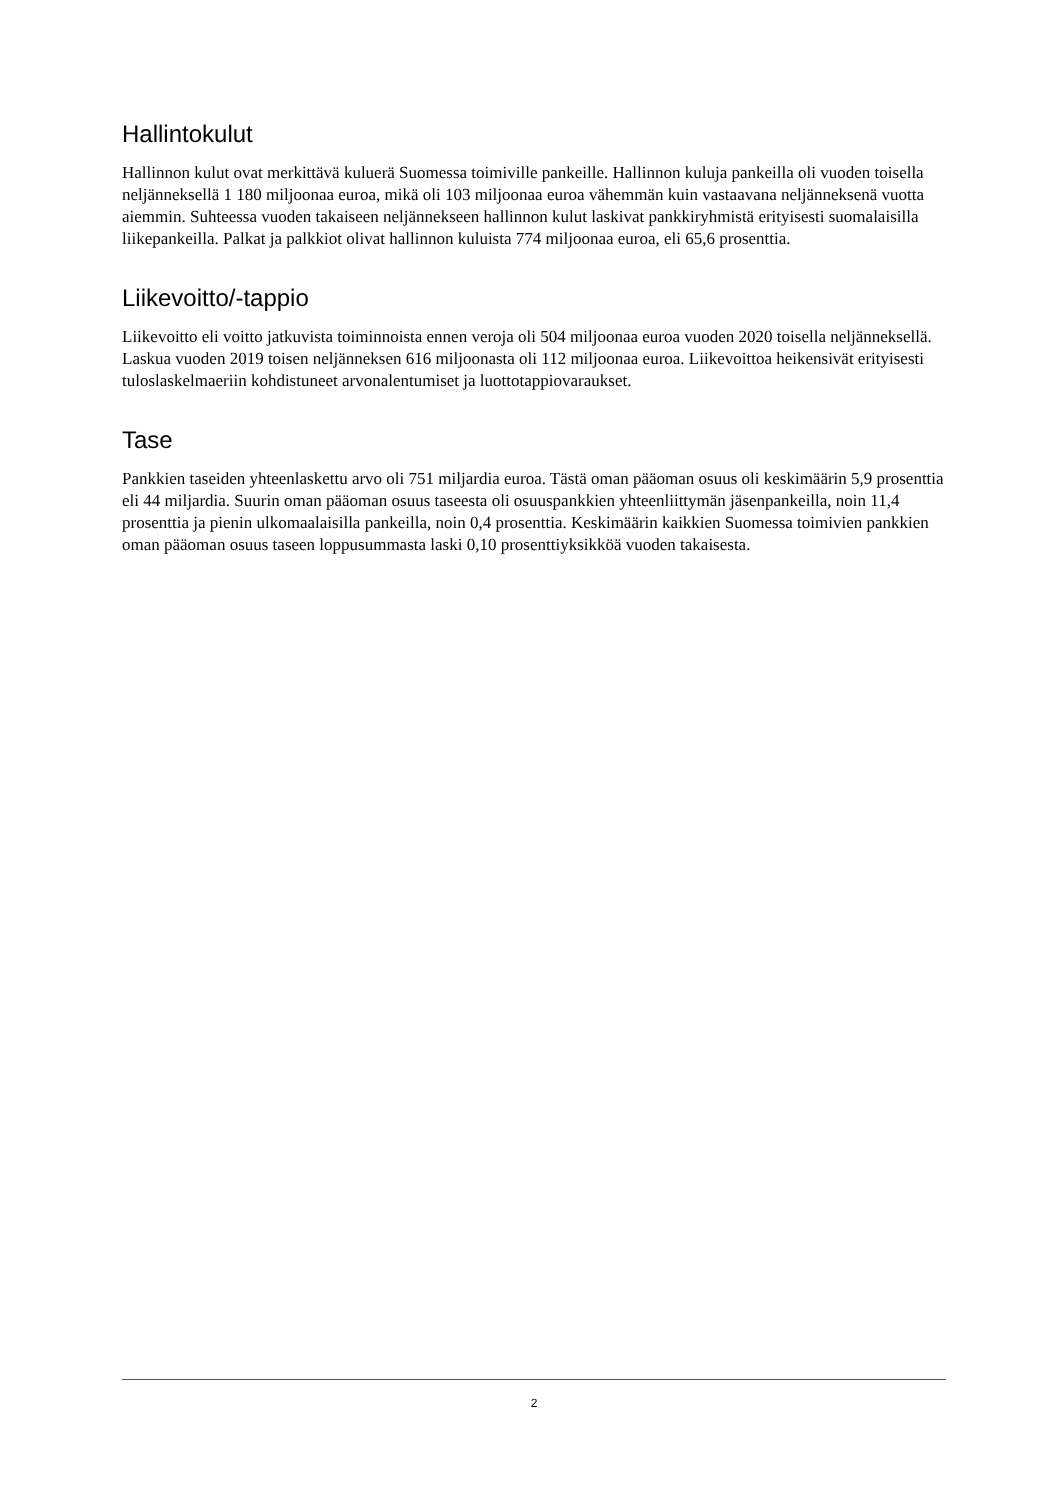Hallintokulut
Hallinnon kulut ovat merkittävä kuluerä Suomessa toimiville pankeille. Hallinnon kuluja pankeilla oli vuoden toisella neljänneksellä 1 180 miljoonaa euroa, mikä oli 103 miljoonaa euroa vähemmän kuin vastaavana neljänneksenä vuotta aiemmin. Suhteessa vuoden takaiseen neljännekseen hallinnon kulut laskivat pankkiryhmistä erityisesti suomalaisilla liikepankeilla. Palkat ja palkkiot olivat hallinnon kuluista 774 miljoonaa euroa, eli 65,6 prosenttia.
Liikevoitto/-tappio
Liikevoitto eli voitto jatkuvista toiminnoista ennen veroja oli 504 miljoonaa euroa vuoden 2020 toisella neljänneksellä. Laskua vuoden 2019 toisen neljänneksen 616 miljoonasta oli 112 miljoonaa euroa. Liikevoittoa heikensivät erityisesti tuloslaskelmaeriin kohdistuneet arvonalentumiset ja luottotappiovaraukset.
Tase
Pankkien taseiden yhteenlaskettu arvo oli 751 miljardia euroa. Tästä oman pääoman osuus oli keskimäärin 5,9 prosenttia eli 44 miljardia. Suurin oman pääoman osuus taseesta oli osuuspankkien yhteenliittymän jäsenpankeilla, noin 11,4 prosenttia ja pienin ulkomaalaisilla pankeilla, noin 0,4 prosenttia. Keskimäärin kaikkien Suomessa toimivien pankkien oman pääoman osuus taseen loppusummasta laski 0,10 prosenttiyksikköä vuoden takaisesta.
2